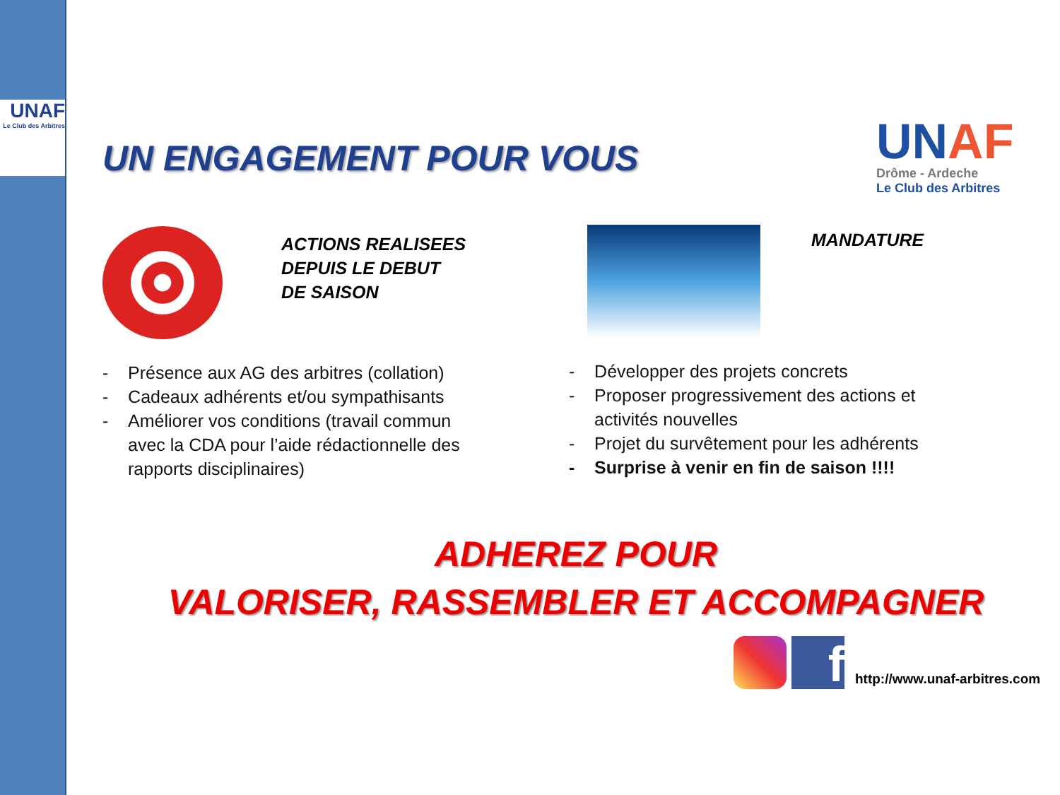UNAF
Le Club des Arbitres
UN ENGAGEMENT POUR VOUS
UNAF
Drôme - Ardeche
Le Club des Arbitres
ACTIONS REALISEES
DEPUIS LE DEBUT
DE SAISON
MANDATURE
- Présence aux AG des arbitres (collation)
- Cadeaux adhérents et/ou sympathisants
- Améliorer vos conditions (travail commun avec la CDA pour l’aide rédactionnelle des rapports disciplinaires)
- Développer des projets concrets
- Proposer progressivement des actions et activités nouvelles
- Projet du survêtement pour les adhérents
- Surprise à venir en fin de saison !!!!
ADHEREZ POUR
VALORISER, RASSEMBLER ET ACCOMPAGNER
f http://www.unaf-arbitres.com